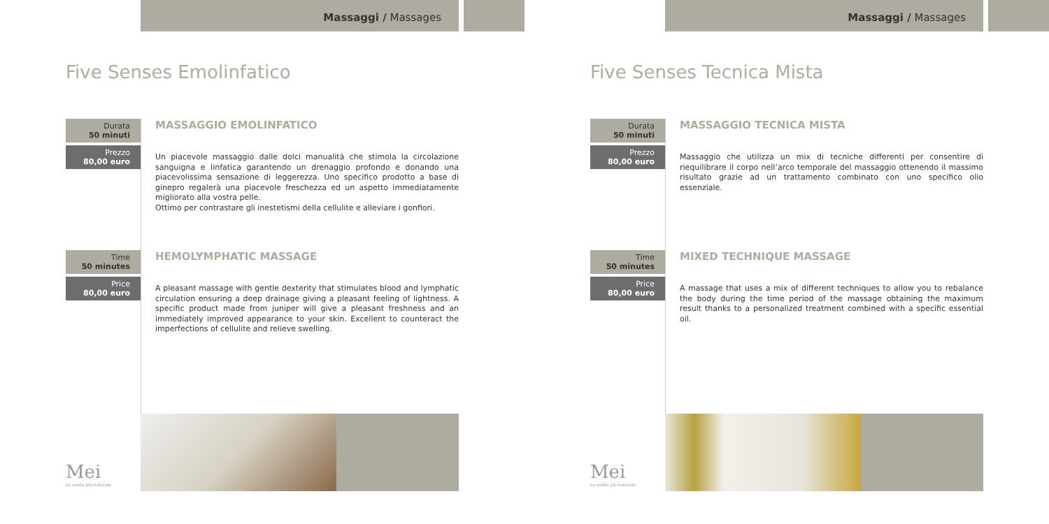Massaggi / Massages
Five Senses Emolinfatico
Durata
50 minuti
Prezzo
80,00 euro
MASSAGGIO EMOLINFATICO
Un piacevole massaggio dalle dolci manualità che stimola la circolazione sanguigna e linfatica garantendo un drenaggio profondo e donando una piacevolissima sensazione di leggerezza. Uno specifico prodotto a base di ginepro regalerà una piacevole freschezza ed un aspetto immediatamente migliorato alla vostra pelle.
Ottimo per contrastare gli inestetismi della cellulite e alleviare i gonfiori.
Time
50 minutes
Price
80,00 euro
HEMOLYMPHATIC MASSAGE
A pleasant massage with gentle dexterity that stimulates blood and lymphatic circulation ensuring a deep drainage giving a pleasant feeling of lightness. A specific product made from juniper will give a pleasant freshness and an immediately improved appearance to your skin. Excellent to counteract the imperfections of cellulite and relieve swelling.
Mei
La scelta più naturale
Massaggi / Massages
Five Senses Tecnica Mista
Durata
50 minuti
Prezzo
80,00 euro
MASSAGGIO TECNICA MISTA
Massaggio che utilizza un mix di tecniche differenti per consentire di riequilibrare il corpo nell’arco temporale del massaggio ottenendo il massimo risultato grazie ad un trattamento combinato con uno specifico olio essenziale.
Time
50 minutes
Price
80,00 euro
MIXED TECHNIQUE MASSAGE
A massage that uses a mix of different techniques to allow you to rebalance the body during the time period of the massage obtaining the maximum result thanks to a personalized treatment combined with a specific essential oil.
Mei
La scelta più naturale